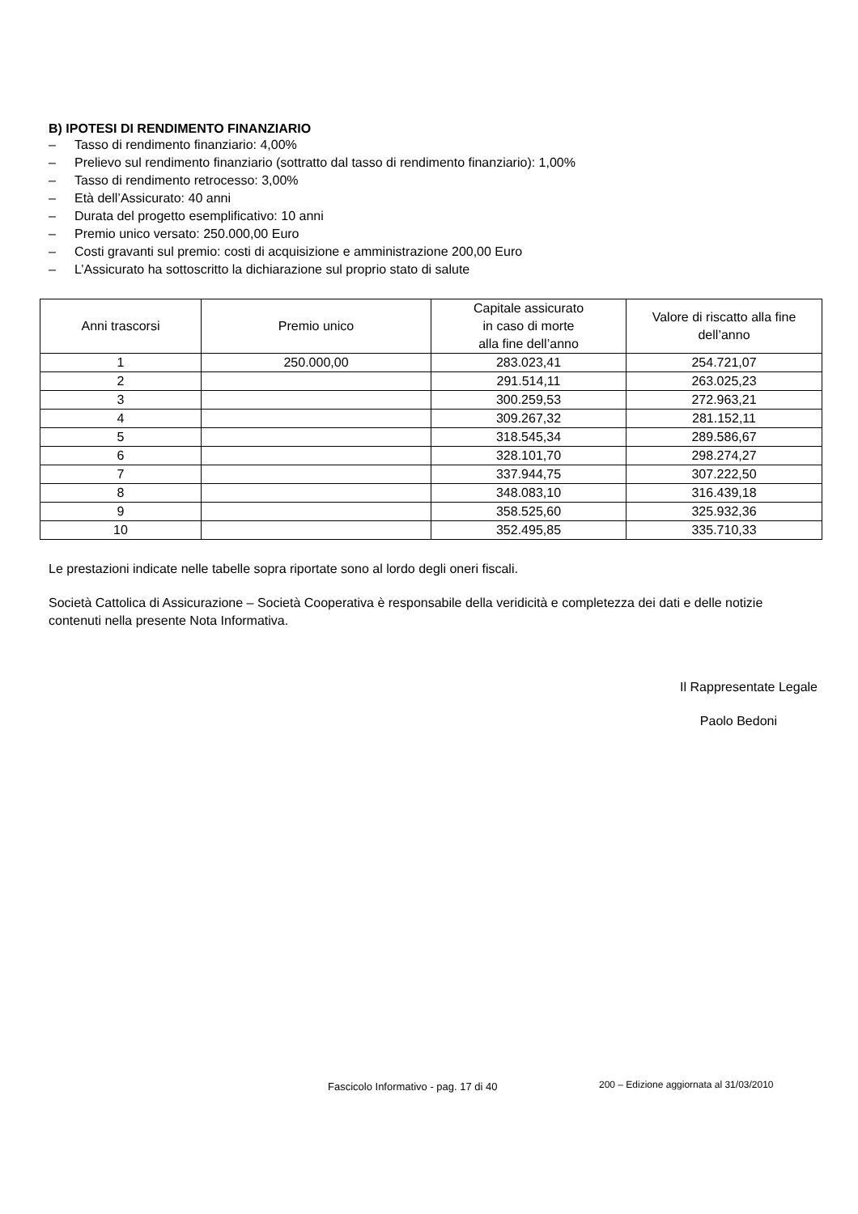B) IPOTESI DI RENDIMENTO FINANZIARIO
– Tasso di rendimento finanziario: 4,00%
– Prelievo sul rendimento finanziario (sottratto dal tasso di rendimento finanziario): 1,00%
– Tasso di rendimento retrocesso: 3,00%
– Età dell’Assicurato: 40 anni
– Durata del progetto esemplificativo: 10 anni
– Premio unico versato: 250.000,00 Euro
– Costi gravanti sul premio: costi di acquisizione e amministrazione 200,00 Euro
– L’Assicurato ha sottoscritto la dichiarazione sul proprio stato di salute
| Anni trascorsi | Premio unico | Capitale assicurato in caso di morte alla fine dell’anno | Valore di riscatto alla fine dell’anno |
| --- | --- | --- | --- |
| 1 | 250.000,00 | 283.023,41 | 254.721,07 |
| 2 | | 291.514,11 | 263.025,23 |
| 3 | | 300.259,53 | 272.963,21 |
| 4 | | 309.267,32 | 281.152,11 |
| 5 | | 318.545,34 | 289.586,67 |
| 6 | | 328.101,70 | 298.274,27 |
| 7 | | 337.944,75 | 307.222,50 |
| 8 | | 348.083,10 | 316.439,18 |
| 9 | | 358.525,60 | 325.932,36 |
| 10 | | 352.495,85 | 335.710,33 |
Le prestazioni indicate nelle tabelle sopra riportate sono al lordo degli oneri fiscali.
Società Cattolica di Assicurazione – Società Cooperativa è responsabile della veridicità e completezza dei dati e delle notizie contenuti nella presente Nota Informativa.
Il Rappresentate Legale
Paolo Bedoni
Fascicolo Informativo - pag. 17 di 40
200 – Edizione aggiornata al 31/03/2010